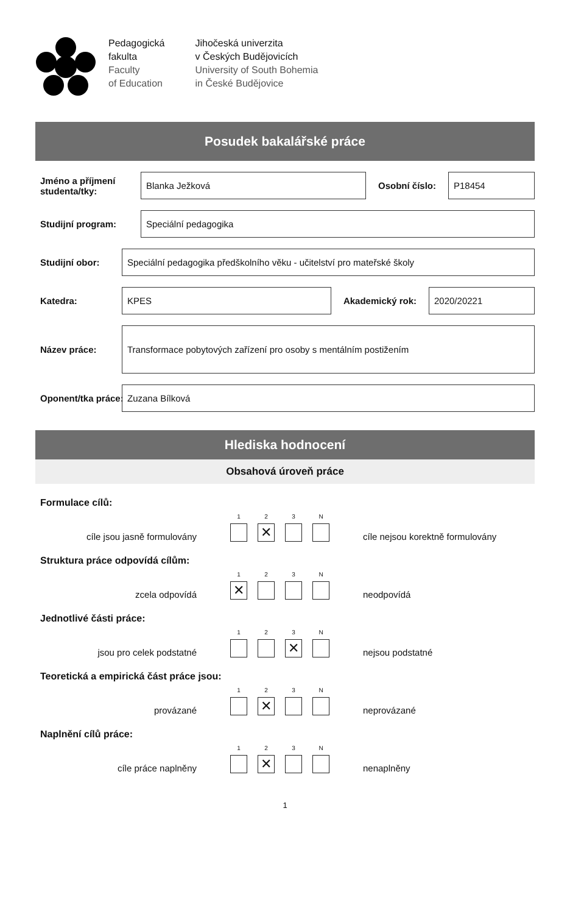Pedagogická
fakulta
Faculty
of Education
Jihočeská univerzita
v Českých Budějovicích
University of South Bohemia
in České Budějovice
Posudek bakalářské práce
Jméno a příjmení studenta/tky:
Blanka Ježková
Osobní číslo:
P18454
Studijní program:
Speciální pedagogika
Studijní obor:
Speciální pedagogika předškolního věku - učitelství pro mateřské školy
Katedra:
KPES
Akademický rok:
2020/20221
Název práce:
Transformace pobytových zařízení pro osoby s mentálním postižením
Oponent/tka práce:
Zuzana Bílková
Hlediska hodnocení
Obsahová úroveň práce
Formulace cílů:
cíle jsou jasně formulovány
1 2
✕
3 N
cíle nejsou korektně formulovány
Struktura práce odpovídá cílům:
zcela odpovídá
1
✕
2 3 N
neodpovídá
Jednotlivé části práce:
jsou pro celek podstatné
1 2 3
✕
N
nejsou podstatné
Teoretická a empirická část práce jsou:
provázané
1 2
✕
3 N
neprovázané
Naplnění cílů práce:
cíle práce naplněny
1 2
✕
3 N
nenaplněny
1